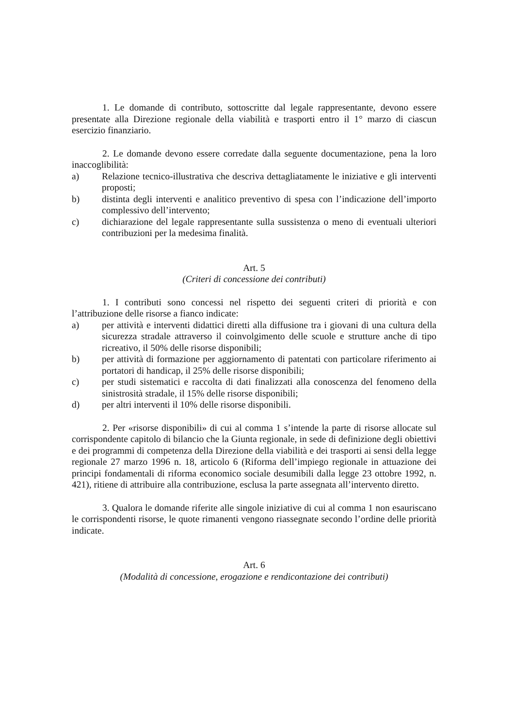1. Le domande di contributo, sottoscritte dal legale rappresentante, devono essere presentate alla Direzione regionale della viabilità e trasporti entro il 1° marzo di ciascun esercizio finanziario.
2. Le domande devono essere corredate dalla seguente documentazione, pena la loro inaccoglibilità:
a) Relazione tecnico-illustrativa che descriva dettagliatamente le iniziative e gli interventi proposti;
b) distinta degli interventi e analitico preventivo di spesa con l’indicazione dell’importo complessivo dell’intervento;
c) dichiarazione del legale rappresentante sulla sussistenza o meno di eventuali ulteriori contribuzioni per la medesima finalità.
Art. 5
(Criteri di concessione dei contributi)
1. I contributi sono concessi nel rispetto dei seguenti criteri di priorità e con l’attribuzione delle risorse a fianco indicate:
a) per attività e interventi didattici diretti alla diffusione tra i giovani di una cultura della sicurezza stradale attraverso il coinvolgimento delle scuole e strutture anche di tipo ricreativo, il 50% delle risorse disponibili;
b) per attività di formazione per aggiornamento di patentati con particolare riferimento ai portatori di handicap, il 25% delle risorse disponibili;
c) per studi sistematici e raccolta di dati finalizzati alla conoscenza del fenomeno della sinistrosità stradale, il 15% delle risorse disponibili;
d) per altri interventi il 10% delle risorse disponibili.
2. Per «risorse disponibili» di cui al comma 1 s’intende la parte di risorse allocate sul corrispondente capitolo di bilancio che la Giunta regionale, in sede di definizione degli obiettivi e dei programmi di competenza della Direzione della viabilità e dei trasporti ai sensi della legge regionale 27 marzo 1996 n. 18, articolo 6 (Riforma dell’impiego regionale in attuazione dei principi fondamentali di riforma economico sociale desumibili dalla legge 23 ottobre 1992, n. 421), ritiene di attribuire alla contribuzione, esclusa la parte assegnata all’intervento diretto.
3. Qualora le domande riferite alle singole iniziative di cui al comma 1 non esauriscano le corrispondenti risorse, le quote rimanenti vengono riassegnate secondo l’ordine delle priorità indicate.
Art. 6
(Modalità di concessione, erogazione e rendicontazione dei contributi)